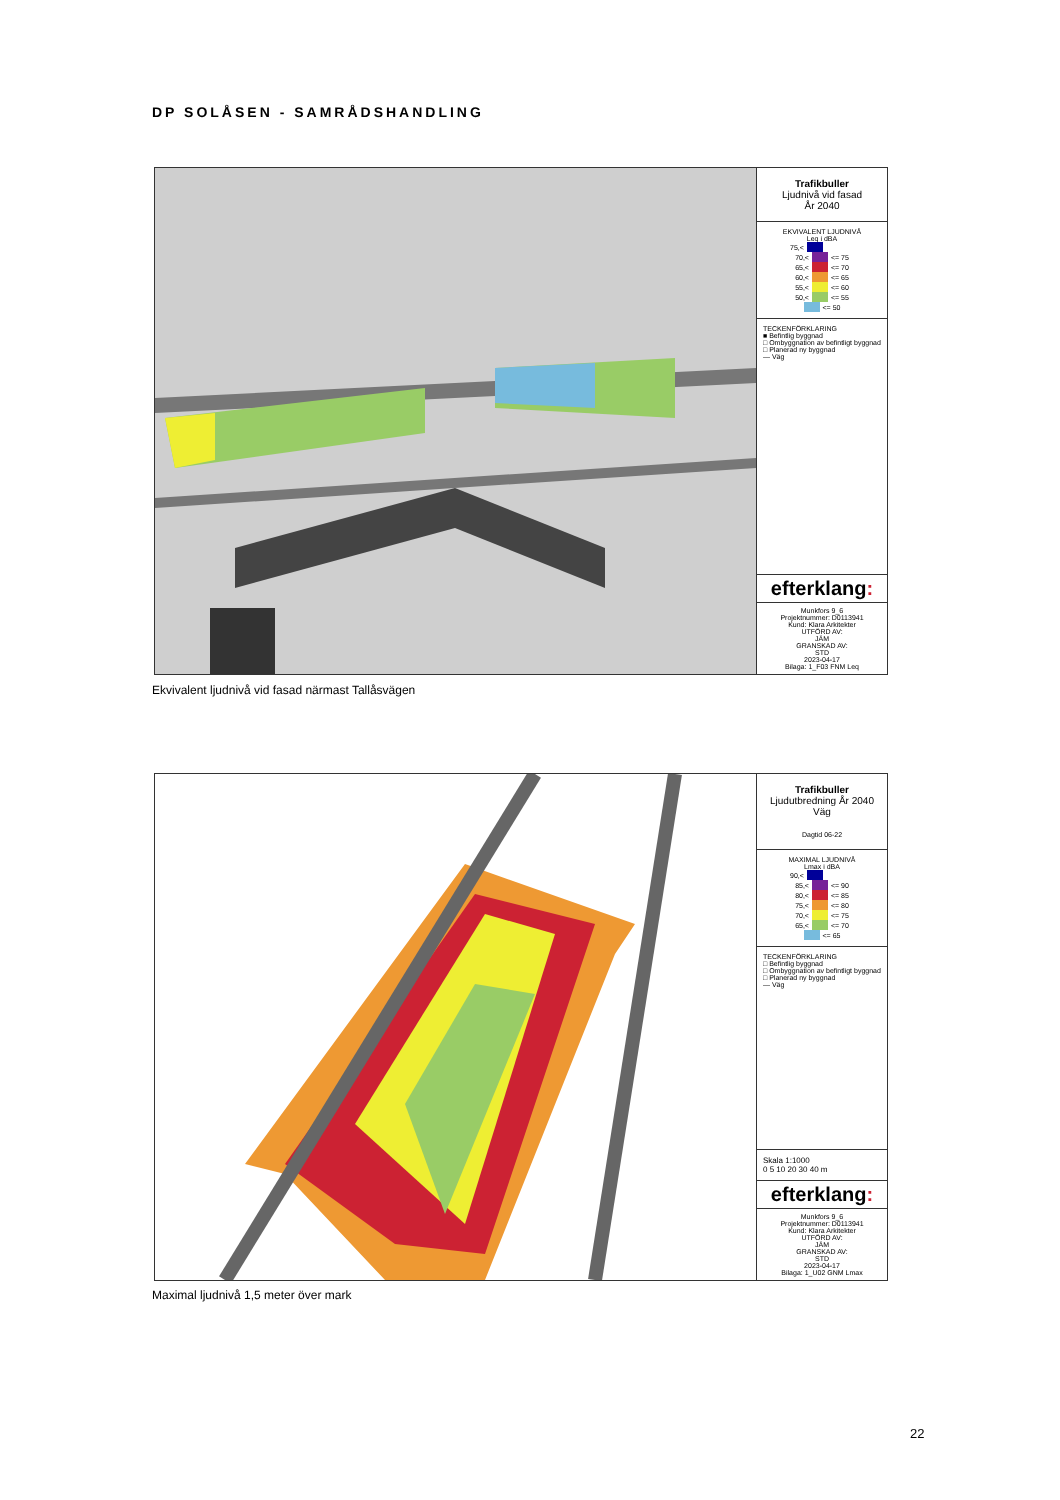DP SOLÅSEN - SAMRÅDSHANDLING
Trafikbuller
Ljudnivå vid fasad
År 2040
EKVIVALENT LJUDNIVÅ
Leq i dBA
75,<
70,< <= 75
65,< <= 70
60,< <= 65
55,< <= 60
50,< <= 55
<= 50
TECKENFÖRKLARING
■ Befintlig byggnad
□ Ombyggnation av befintligt byggnad
□ Planerad ny byggnad
— Väg
efterklang:
Munkfors 9_6
Projektnummer: D0113941
Kund: Klara Arkitekter
UTFÖRD AV:
JÄM
GRANSKAD AV:
STD
2023-04-17
Bilaga: 1_F03 FNM Leq
Ekvivalent ljudnivå vid fasad närmast Tallåsvägen
Trafikbuller
Ljudutbredning År 2040
Väg
Dagtid 06-22
MAXIMAL LJUDNIVÅ
Lmax i dBA
90,<
85,< <= 90
80,< <= 85
75,< <= 80
70,< <= 75
65,< <= 70
<= 65
TECKENFÖRKLARING
□ Befintlig byggnad
□ Ombyggnation av befintligt byggnad
□ Planerad ny byggnad
— Väg
Skala 1:1000
0 5 10 20 30 40 m
efterklang:
Munkfors 9_6
Projektnummer: D0113941
Kund: Klara Arkitekter
UTFÖRD AV:
JÄM
GRANSKAD AV:
STD
2023-04-17
Bilaga: 1_U02 GNM Lmax
Maximal ljudnivå 1,5 meter över mark
22